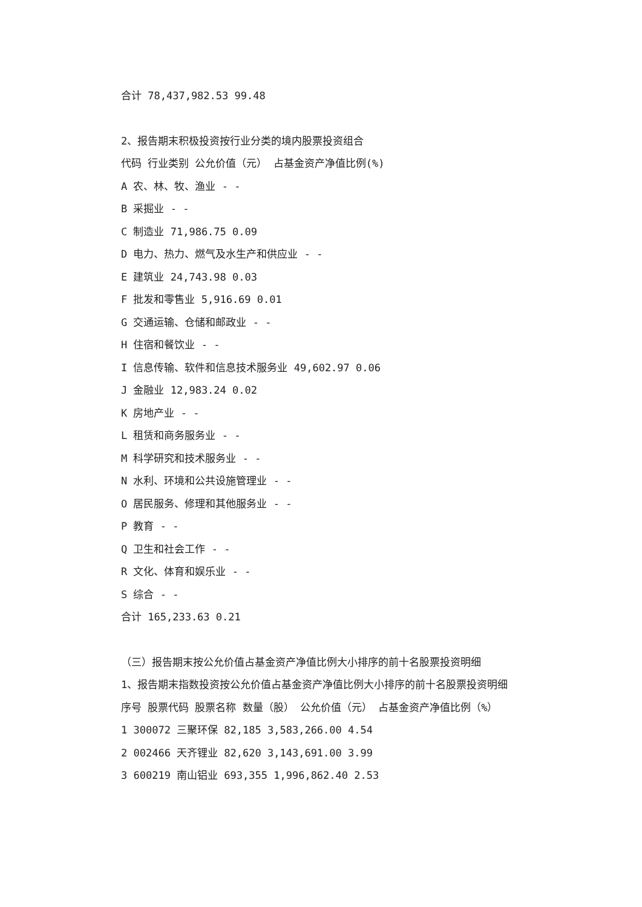合计 78,437,982.53 99.48
2、报告期末积极投资按行业分类的境内股票投资组合
代码 行业类别 公允价值（元） 占基金资产净值比例(%)
A 农、林、牧、渔业 - -
B 采掘业 - -
C 制造业 71,986.75 0.09
D 电力、热力、燃气及水生产和供应业 - -
E 建筑业 24,743.98 0.03
F 批发和零售业 5,916.69 0.01
G 交通运输、仓储和邮政业 - -
H 住宿和餐饮业 - -
I 信息传输、软件和信息技术服务业 49,602.97 0.06
J 金融业 12,983.24 0.02
K 房地产业 - -
L 租赁和商务服务业 - -
M 科学研究和技术服务业 - -
N 水利、环境和公共设施管理业 - -
O 居民服务、修理和其他服务业 - -
P 教育 - -
Q 卫生和社会工作 - -
R 文化、体育和娱乐业 - -
S 综合 - -
合计 165,233.63 0.21
（三）报告期末按公允价值占基金资产净值比例大小排序的前十名股票投资明细
1、报告期末指数投资按公允价值占基金资产净值比例大小排序的前十名股票投资明细
序号 股票代码 股票名称 数量（股） 公允价值（元） 占基金资产净值比例（%）
1 300072 三聚环保 82,185 3,583,266.00 4.54
2 002466 天齐锂业 82,620 3,143,691.00 3.99
3 600219 南山铝业 693,355 1,996,862.40 2.53